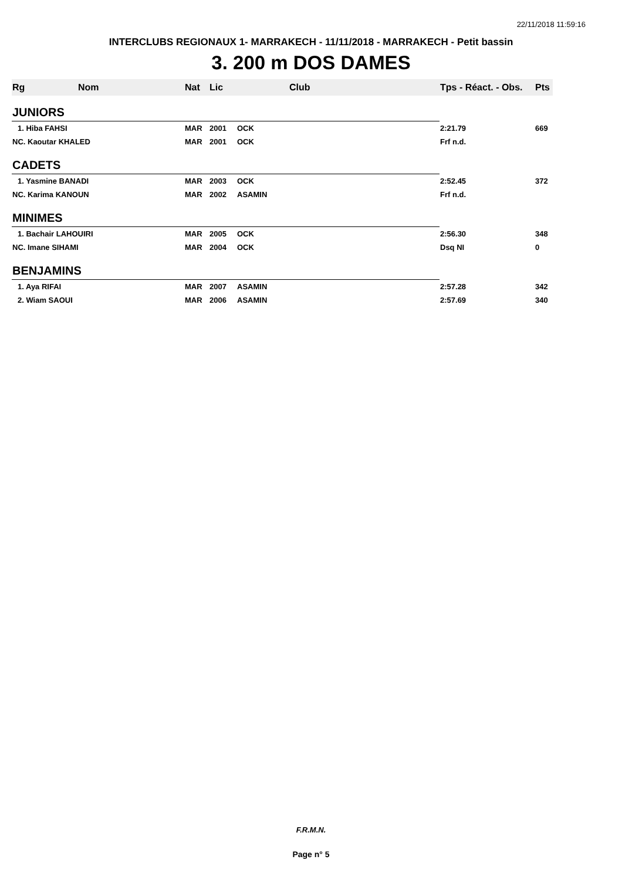22/11/2018 11:59:16
INTERCLUBS REGIONAUX 1- MARRAKECH - 11/11/2018 - MARRAKECH - Petit bassin
3. 200 m DOS DAMES
| Rg | Nom | Nat | Lic | Club | Tps - Réact. - Obs. | Pts |
| --- | --- | --- | --- | --- | --- | --- |
| JUNIORS | | | | | | |
| 1. Hiba FAHSI | | MAR | 2001 | OCK | 2:21.79 | 669 |
| NC. Kaoutar KHALED | | MAR | 2001 | OCK | Frf n.d. | |
| CADETS | | | | | | |
| 1. Yasmine BANADI | | MAR | 2003 | OCK | 2:52.45 | 372 |
| NC. Karima KANOUN | | MAR | 2002 | ASAMIN | Frf n.d. | |
| MINIMES | | | | | | |
| 1. Bachair LAHOUIRI | | MAR | 2005 | OCK | 2:56.30 | 348 |
| NC. Imane SIHAMI | | MAR | 2004 | OCK | Dsq NI | 0 |
| BENJAMINS | | | | | | |
| 1. Aya RIFAI | | MAR | 2007 | ASAMIN | 2:57.28 | 342 |
| 2. Wiam SAOUI | | MAR | 2006 | ASAMIN | 2:57.69 | 340 |
F.R.M.N.
Page n° 5